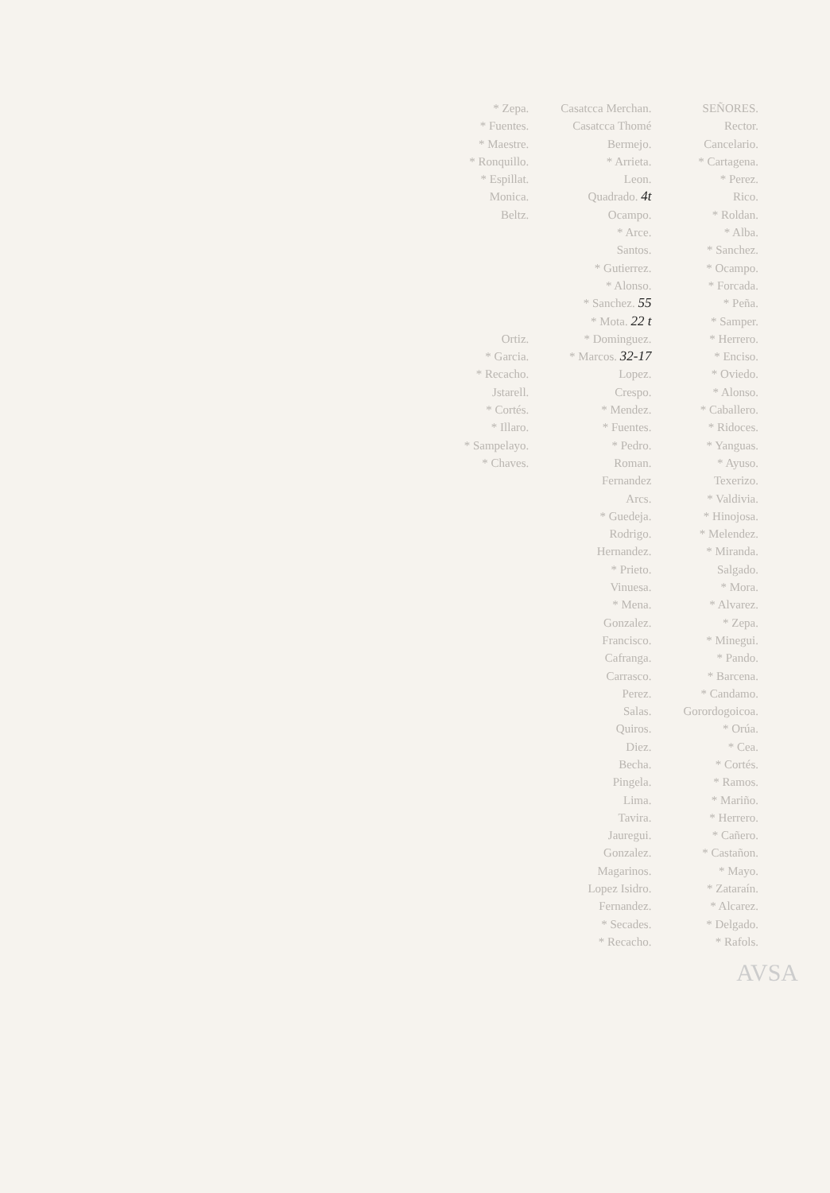* Zepa.
* Fuentes.
* Maestre.
* Ronquillo.
* Espillat.
Monica.
Beltz.
Ortiz.
* Garcia.
* Recacho.
Jstarell.
* Cortés.
* Illaro.
* Sampelayo.
* Chaves.
Casatcca Merchan.
Casatcca Thomé
Bermejo.
* Arrieta.
Leon.
Quadrado. 4t
Ocampo.
* Arce.
Santos.
* Gutierrez.
* Alonso.
* Sanchez. 55
* Mota. 22 t
* Dominguez.
* Marcos. 32-17
Lopez.
Crespo.
* Mendez.
* Fuentes.
* Pedro.
Roman.
Fernandez
Arcs.
* Guedeja.
Rodrigo.
Hernandez.
* Prieto.
Vinuesa.
* Mena.
Gonzalez.
Francisco.
Cafranga.
Carrasco.
Perez.
Salas.
Quiros.
Diez.
Becha.
Pingela.
Lima.
Tavira.
Jauregui.
Gonzalez.
Magarinos.
Lopez Isidro.
Fernandez.
* Secades.
* Recacho.
SEÑORES.
Rector.
Cancelario.
* Cartagena.
* Perez.
Rico.
* Roldan.
* Alba.
* Sanchez.
* Ocampo.
* Forcada.
* Peña.
* Samper.
* Herrero.
* Enciso.
* Oviedo.
* Alonso.
* Caballero.
* Ridoces.
* Yanguas.
* Ayuso.
Texerizo.
* Valdivia.
* Hinojosa.
* Melendez.
* Miranda.
Salgado.
* Mora.
* Alvarez.
* Zepa.
* Minegui.
* Pando.
* Barcena.
* Candamo.
Gorordogoicoa.
* Orúa.
* Cea.
* Cortés.
* Ramos.
* Mariño.
* Herrero.
* Cañero.
* Castañon.
* Mayo.
* Zataraín.
* Alcarez.
* Delgado.
* Rafols.
AVSA